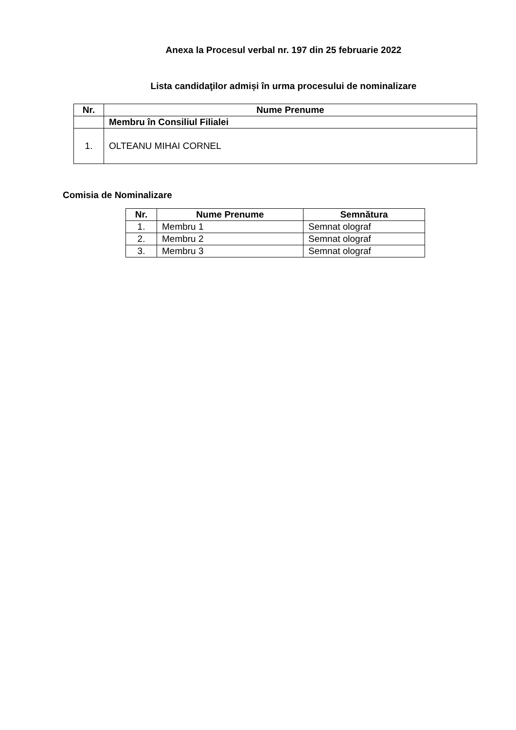Anexa la Procesul verbal nr. 197 din 25 februarie 2022
Lista candidaţilor admiși în urma procesului de nominalizare
| Nr. | Nume Prenume |
| --- | --- |
| | Membru în Consiliul Filialei |
| 1. | OLTEANU MIHAI CORNEL |
Comisia de Nominalizare
| Nr. | Nume Prenume | Semnătura |
| --- | --- | --- |
| 1. | Membru 1 | Semnat olograf |
| 2. | Membru 2 | Semnat olograf |
| 3. | Membru 3 | Semnat olograf |